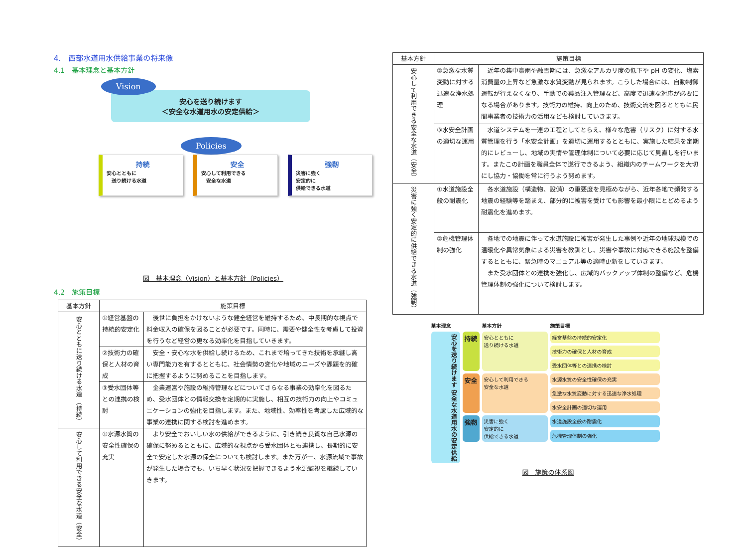4.　西部水道用水供給事業の将来像
4.1　基本理念と基本方針
Vision
安心を送り続けます
＜安全な水道用水の安定供給＞
Policies
持続
安心とともに
　送り続ける水道
安全
安心して利用できる
　安全な水道
強靭
災害に強く
安定的に
供給できる水道
図　基本理念（Vision）と基本方針（Policies）
4.2　施策目標
| 基本方針 | 施策目標 | |
| --- | --- | --- |
| 安心とともに送り続ける水道 （持続） | ①経営基盤の持続的安定化 | 後世に負担をかけないような健全経営を維持するため、中長期的な視点で料金収入の確保を図ることが必要です。同時に、需要や健全性を考慮して投資を行うなど経営の更なる効率化を目指していきます。 |
| | ②技術力の確保と人材の育成 | 安全・安心な水を供給し続けるため、これまで培ってきた技術を承継し高い専門能力を有するとともに、社会情勢の変化や地域のニーズや課題を的確に把握するように努めることを目指します。 |
| | ③受水団体等との連携の検討 | 企業運営や施設の維持管理などについてさらなる事業の効率化を図るため、受水団体との情報交換を定期的に実施し、相互の技術力の向上やコミュニケーションの強化を目指します。また、地域性、効率性を考慮した広域的な事業の連携に関する検討を進めます。 |
| 安心して利用できる安全な水道（安全） | ①水源水質の安全性確保の充実 | より安全でおいしい水の供給ができるように、引き続き良質な自己水源の確保に努めるとともに、広域的な視点から受水団体とも連携し、長期的に安全で安定した水源の保全についても検討します。また万が一、水源流域で事故が発生した場合でも、いち早く状況を把握できるよう水源監視を継続していきます。 |
| 基本方針 | 施策目標 | |
| --- | --- | --- |
| 安心して利用できる安全な水道（安全） | ②急激な水質変動に対する迅速な浄水処理 | 近年の集中豪雨や融雪期には、急激なアルカリ度の低下や pH の変化、塩素消費量の上昇など急激な水質変動が見られます。こうした場合には、自動制御運転が行えなくなり、手動での薬品注入管理など、高度で迅速な対応が必要になる場合があります。技術力の維持、向上のため、技術交流を図るとともに民間事業者の技術力の活用なども検討していきます。 |
| | ③水安全計画の適切な運用 | 水道システムを一連の工程としてとらえ、様々な危害（リスク）に対する水質管理を行う「水安全計画」を適切に運用するとともに、実施した結果を定期的にレビューし、地域の実情や管理体制について必要に応じて見直しを行います。またこの計画を職員全体で遂行できるよう、組織内のチームワークを大切にし協力・協働を常に行うよう努めます。 |
| 災害に強く安定的に供給できる水道（強靭） | ①水道施設全般の耐震化 | 各水道施設（構造物、設備）の重要度を見極めながら、近年各地で頻発する地震の経験等を踏まえ、部分的に被害を受けても影響を最小限にとどめるよう耐震化を進めます。 |
| | ②危機管理体制の強化 | 各地での地震に伴って水道施設に被害が発生した事例や近年の地球規模での温暖化や異常気象による災害を教訓とし、災害や事故に対応できる施設を整備するとともに、緊急時のマニュアル等の適時更新をしていきます。 また受水団体との連携を強化し、広域的バックアップ体制の整備など、危機管理体制の強化について検討します。 |
基本理念
基本方針
施策目標
安心を送り続けます 安全な水道用水の安定供給
持続
安心とともに
送り続ける水道
経営基盤の持続的安定化
技術力の確保と人材の育成
受水団体等との連携の検討
安全
安心して利用できる
安全な水道
水源水質の安全性確保の充実
急激な水質変動に対する迅速な浄水処理
水安全計画の適切な運用
強靭
災害に強く
安定的に
供給できる水道
水道施設全般の耐震化
危機管理体制の強化
図　施策の体系図